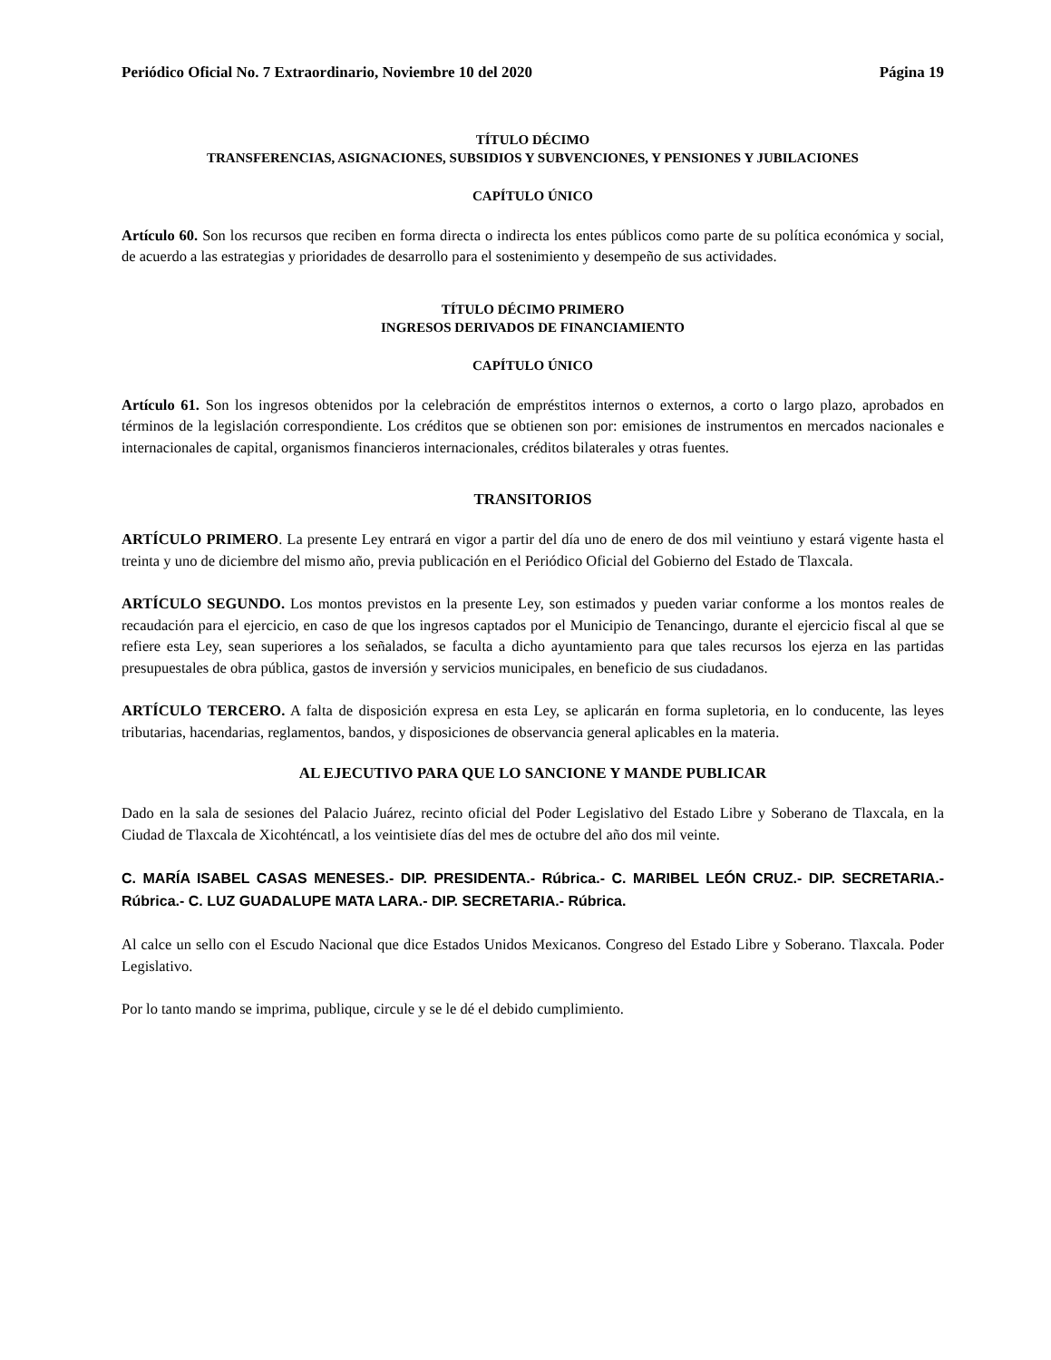Periódico Oficial No. 7 Extraordinario, Noviembre 10 del 2020 Página 19
TÍTULO DÉCIMO
TRANSFERENCIAS, ASIGNACIONES, SUBSIDIOS Y SUBVENCIONES, Y PENSIONES Y JUBILACIONES
CAPÍTULO ÚNICO
Artículo 60. Son los recursos que reciben en forma directa o indirecta los entes públicos como parte de su política económica y social, de acuerdo a las estrategias y prioridades de desarrollo para el sostenimiento y desempeño de sus actividades.
TÍTULO DÉCIMO PRIMERO
INGRESOS DERIVADOS DE FINANCIAMIENTO
CAPÍTULO ÚNICO
Artículo 61. Son los ingresos obtenidos por la celebración de empréstitos internos o externos, a corto o largo plazo, aprobados en términos de la legislación correspondiente. Los créditos que se obtienen son por: emisiones de instrumentos en mercados nacionales e internacionales de capital, organismos financieros internacionales, créditos bilaterales y otras fuentes.
TRANSITORIOS
ARTÍCULO PRIMERO. La presente Ley entrará en vigor a partir del día uno de enero de dos mil veintiuno y estará vigente hasta el treinta y uno de diciembre del mismo año, previa publicación en el Periódico Oficial del Gobierno del Estado de Tlaxcala.
ARTÍCULO SEGUNDO. Los montos previstos en la presente Ley, son estimados y pueden variar conforme a los montos reales de recaudación para el ejercicio, en caso de que los ingresos captados por el Municipio de Tenancingo, durante el ejercicio fiscal al que se refiere esta Ley, sean superiores a los señalados, se faculta a dicho ayuntamiento para que tales recursos los ejerza en las partidas presupuestales de obra pública, gastos de inversión y servicios municipales, en beneficio de sus ciudadanos.
ARTÍCULO TERCERO. A falta de disposición expresa en esta Ley, se aplicarán en forma supletoria, en lo conducente, las leyes tributarias, hacendarias, reglamentos, bandos, y disposiciones de observancia general aplicables en la materia.
AL EJECUTIVO PARA QUE LO SANCIONE Y MANDE PUBLICAR
Dado en la sala de sesiones del Palacio Juárez, recinto oficial del Poder Legislativo del Estado Libre y Soberano de Tlaxcala, en la Ciudad de Tlaxcala de Xicohténcatl, a los veintisiete días del mes de octubre del año dos mil veinte.
C. MARÍA ISABEL CASAS MENESES.- DIP. PRESIDENTA.- Rúbrica.- C. MARIBEL LEÓN CRUZ.- DIP. SECRETARIA.- Rúbrica.- C. LUZ GUADALUPE MATA LARA.- DIP. SECRETARIA.- Rúbrica.
Al calce un sello con el Escudo Nacional que dice Estados Unidos Mexicanos. Congreso del Estado Libre y Soberano. Tlaxcala. Poder Legislativo.
Por lo tanto mando se imprima, publique, circule y se le dé el debido cumplimiento.